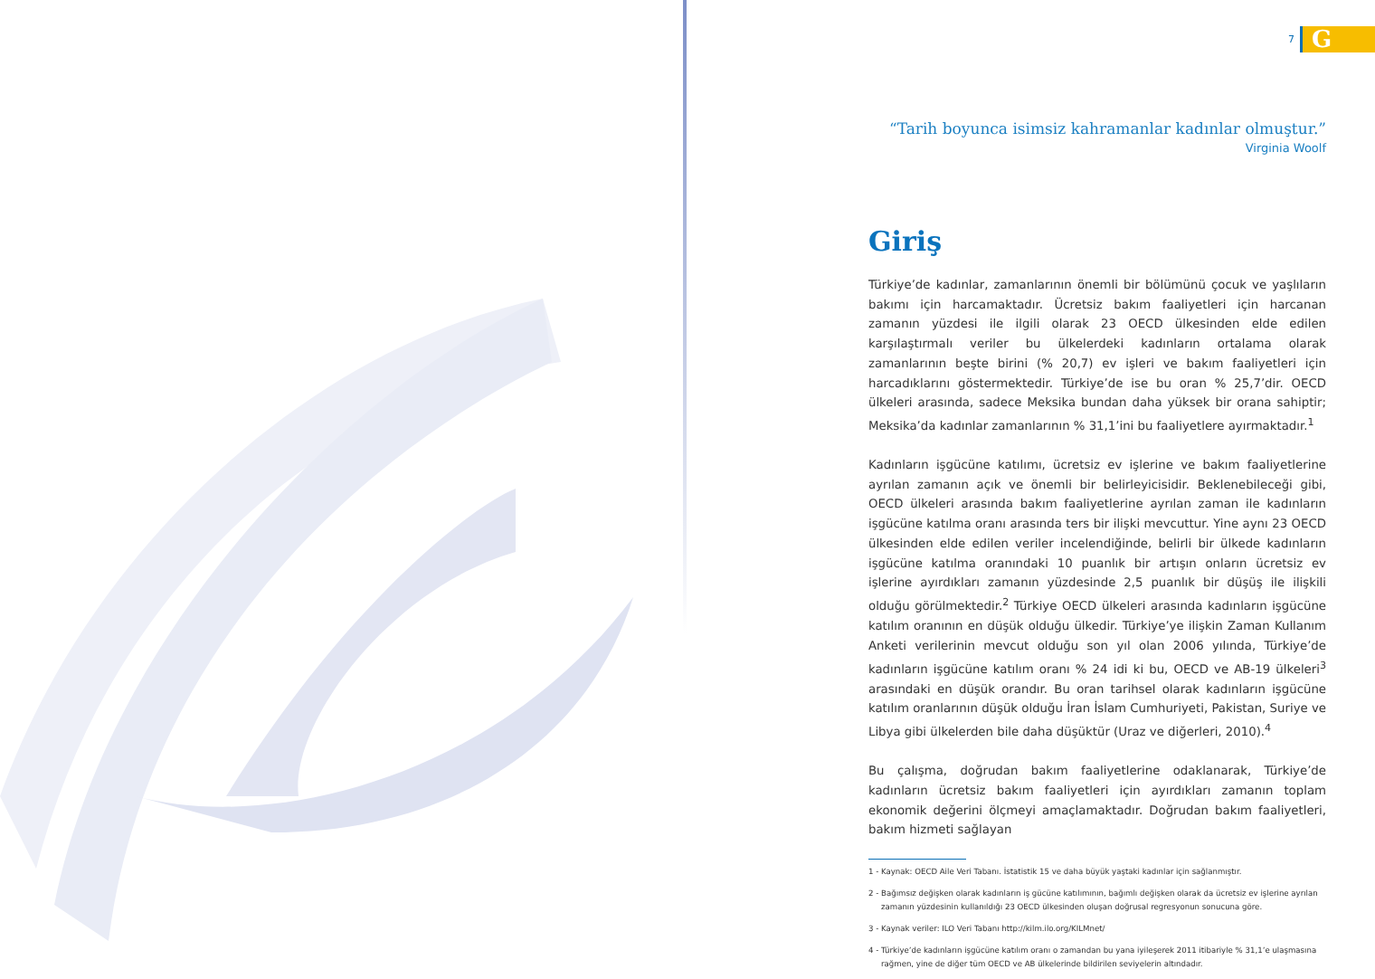7 G
“Tarih boyunca isimsiz kahramanlar kadınlar olmuştur.”
Virginia Woolf
Giriş
Türkiye’de kadınlar, zamanlarının önemli bir bölümünü çocuk ve yaşlıların bakımı için harcamaktadır. Ücretsiz bakım faaliyetleri için harcanan zamanın yüzdesi ile ilgili olarak 23 OECD ülkesinden elde edilen karşılaştırmalı veriler bu ülkelerdeki kadınların ortalama olarak zamanlarının beşte birini (% 20,7) ev işleri ve bakım faaliyetleri için harcadıklarını göstermektedir. Türkiye’de ise bu oran % 25,7’dir. OECD ülkeleri arasında, sadece Meksika bundan daha yüksek bir orana sahiptir; Meksika’da kadınlar zamanlarının % 31,1’ini bu faaliyetlere ayırmaktadır.<sup>1</sup>
Kadınların işgücüne katılımı, ücretsiz ev işlerine ve bakım faaliyetlerine ayrılan zamanın açık ve önemli bir belirleyicisidir. Beklenebileceği gibi, OECD ülkeleri arasında bakım faaliyetlerine ayrılan zaman ile kadınların işgücüne katılma oranı arasında ters bir ilişki mevcuttur. Yine aynı 23 OECD ülkesinden elde edilen veriler incelendiğinde, belirli bir ülkede kadınların işgücüne katılma oranındaki 10 puanlık bir artışın onların ücretsiz ev işlerine ayırdıkları zamanın yüzdesinde 2,5 puanlık bir düşüş ile ilişkili olduğu görülmektedir.<sup>2</sup> Türkiye OECD ülkeleri arasında kadınların işgücüne katılım oranının en düşük olduğu ülkedir. Türkiye’ye ilişkin Zaman Kullanım Anketi verilerinin mevcut olduğu son yıl olan 2006 yılında, Türkiye’de kadınların işgücüne katılım oranı % 24 idi ki bu, OECD ve AB-19 ülkeleri<sup>3</sup> arasındaki en düşük orandır. Bu oran tarihsel olarak kadınların işgücüne katılım oranlarının düşük olduğu İran İslam Cumhuriyeti, Pakistan, Suriye ve Libya gibi ülkelerden bile daha düşüktür (Uraz ve diğerleri, 2010).<sup>4</sup>
Bu çalışma, doğrudan bakım faaliyetlerine odaklanarak, Türkiye’de kadınların ücretsiz bakım faaliyetleri için ayırdıkları zamanın toplam ekonomik değerini ölçmeyi amaçlamaktadır. Doğrudan bakım faaliyetleri, bakım hizmeti sağlayan
1 - Kaynak: OECD Aile Veri Tabanı. İstatistik 15 ve daha büyük yaştaki kadınlar için sağlanmıştır.
2 - Bağımsız değişken olarak kadınların iş gücüne katılımının, bağımlı değişken olarak da ücretsiz ev işlerine ayrılan zamanın yüzdesinin kullanıldığı 23 OECD ülkesinden oluşan doğrusal regresyonun sonucuna göre.
3 - Kaynak veriler: ILO Veri Tabanı http://kilm.ilo.org/KILMnet/
4 - Türkiye’de kadınların işgücüne katılım oranı o zamandan bu yana iyileşerek 2011 itibariyle % 31,1’e ulaşmasına rağmen, yine de diğer tüm OECD ve AB ülkelerinde bildirilen seviyelerin altındadır.